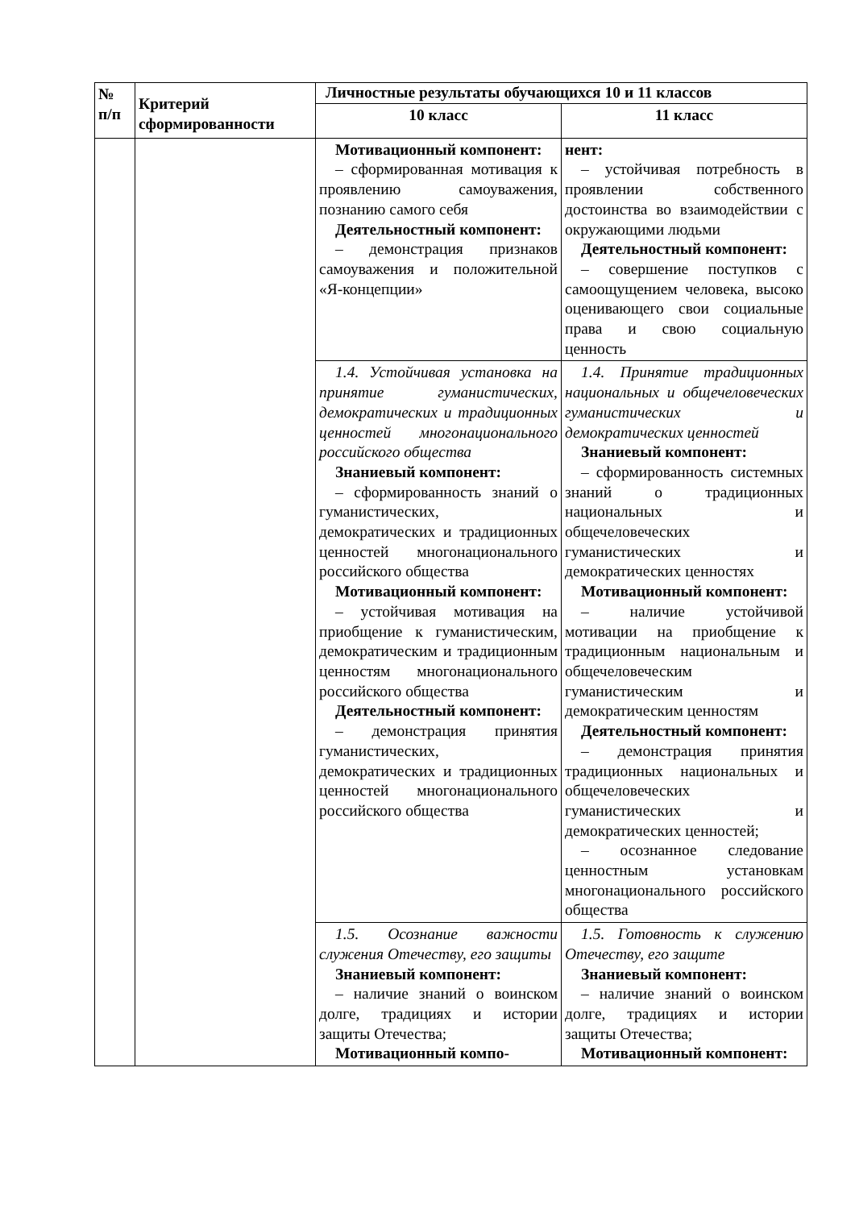| № п/п | Критерий сформированности | Личностные результаты обучающихся 10 и 11 классов | |
| --- | --- | --- | --- |
| | | 10 класс | 11 класс |
| | | Мотивационный компонент: – сформированная мотивация к проявлению самоуважения, познанию самого себя Деятельностный компонент: – демонстрация признаков самоуважения и положительной «Я-концепции» | нент: – устойчивая потребность в проявлении собственного достоинства во взаимодействии с окружающими людьми Деятельностный компонент: – совершение поступков с самоощущением человека, высоко оценивающего свои социальные права и свою социальную ценность |
| | | 1.4. Устойчивая установка на принятие гуманистических, демократических и традиционных ценностей многонационального российского общества Знаниевый компонент: – сформированность знаний о гуманистических, демократических и традиционных ценностей многонационального российского общества Мотивационный компонент: – устойчивая мотивация на приобщение к гуманистическим, демократическим и традиционным ценностям многонационального российского общества Деятельностный компонент: – демонстрация принятия гуманистических, демократических и традиционных ценностей многонационального российского общества | 1.4. Принятие традиционных национальных и общечеловеческих гуманистических и демократических ценностей Знаниевый компонент: – сформированность системных знаний о традиционных национальных и общечеловеческих гуманистических и демократических ценностях Мотивационный компонент: – наличие устойчивой мотивации на приобщение к традиционным национальным и общечеловеческим гуманистическим и демократическим ценностям Деятельностный компонент: – демонстрация принятия традиционных национальных и общечеловеческих гуманистических и демократических ценностей; – осознанное следование ценностным установкам многонационального российского общества |
| | | 1.5. Осознание важности служения Отечеству, его защиты Знаниевый компонент: – наличие знаний о воинском долге, традициях и истории защиты Отечества; Мотивационный компо- | 1.5. Готовность к служению Отечеству, его защите Знаниевый компонент: – наличие знаний о воинском долге, традициях и истории защиты Отечества; Мотивационный компонент: |